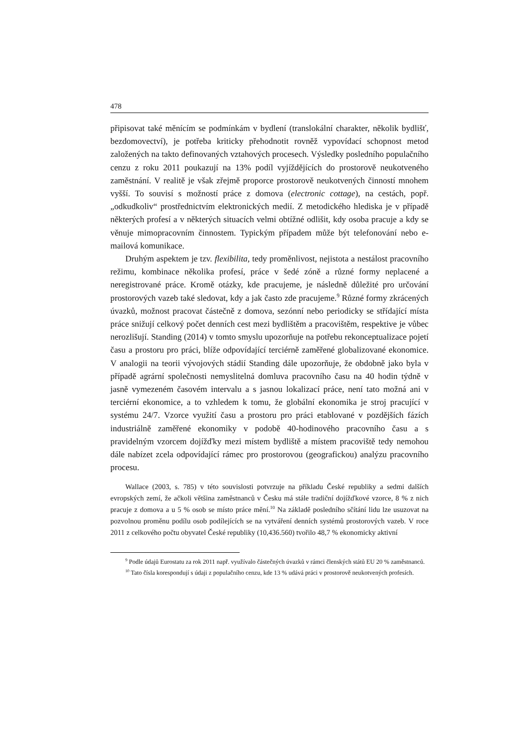478
připisovat také měnícím se podmínkám v bydlení (translokální charakter, několik bydlišť, bezdomovectví), je potřeba kriticky přehodnotit rovněž vypovídací schopnost metod založených na takto definovaných vztahových procesech. Výsledky posledního populačního cenzu z roku 2011 poukazují na 13% podíl vyjíždějících do prostorově neukotveného zaměstnání. V realitě je však zřejmě proporce prostorově neukotvených činností mnohem vyšší. To souvisí s možností práce z domova (electronic cottage), na cestách, popř. „odkudkoliv“ prostřednictvím elektronických medií. Z metodického hlediska je v případě některých profesí a v některých situacích velmi obtížné odlišit, kdy osoba pracuje a kdy se věnuje mimopracovním činnostem. Typickým případem může být telefonování nebo e-mailová komunikace.
Druhým aspektem je tzv. flexibilita, tedy proměnlivost, nejistota a nestálost pracovního režimu, kombinace několika profesí, práce v šedé zóně a různé formy neplacené a neregistrované práce. Kromě otázky, kde pracujeme, je následně důležité pro určování prostorových vazeb také sledovat, kdy a jak často zde pracujeme.<sup>9</sup> Různé formy zkrácených úvazků, možnost pracovat částečně z domova, sezónní nebo periodicky se střídající místa práce snižují celkový počet denních cest mezi bydlištěm a pracovištěm, respektive je vůbec nerozlišují. Standing (2014) v tomto smyslu upozorňuje na potřebu rekonceptualizace pojetí času a prostoru pro práci, blíže odpovídající terciérně zaměřené globalizované ekonomice. V analogii na teorii vývojových stádií Standing dále upozorňuje, že obdobně jako byla v případě agrární společnosti nemyslitelná domluva pracovního času na 40 hodin týdně v jasně vymezeném časovém intervalu a s jasnou lokalizací práce, není tato možná ani v terciérní ekonomice, a to vzhledem k tomu, že globální ekonomika je stroj pracující v systému 24/7. Vzorce využití času a prostoru pro práci etablované v pozdějších fázích industriálně zaměřené ekonomiky v podobě 40-hodinového pracovního času a s pravidelným vzorcem dojížďky mezi místem bydliště a místem pracoviště tedy nemohou dále nabízet zcela odpovídající rámec pro prostorovou (geografickou) analýzu pracovního procesu.
Wallace (2003, s. 785) v této souvislosti potvrzuje na příkladu České republiky a sedmi dalších evropských zemí, že ačkoli většina zaměstnanců v Česku má stále tradiční dojížďkové vzorce, 8 % z nich pracuje z domova a u 5 % osob se místo práce mění.<sup>10</sup> Na základě posledního sčítání lidu lze usuzovat na pozvolnou proměnu podílu osob podílejících se na vytváření denních systémů prostorových vazeb. V roce 2011 z celkového počtu obyvatel České republiky (10,436.560) tvořilo 48,7 % ekonomicky aktivní
<sup>9</sup> Podle údajů Eurostatu za rok 2011 např. využívalo částečných úvazků v rámci členských států EU 20 % zaměstnanců.
<sup>10</sup> Tato čísla korespondují s údaji z populačního cenzu, kde 13 % udává práci v prostorově neukotvených profesích.